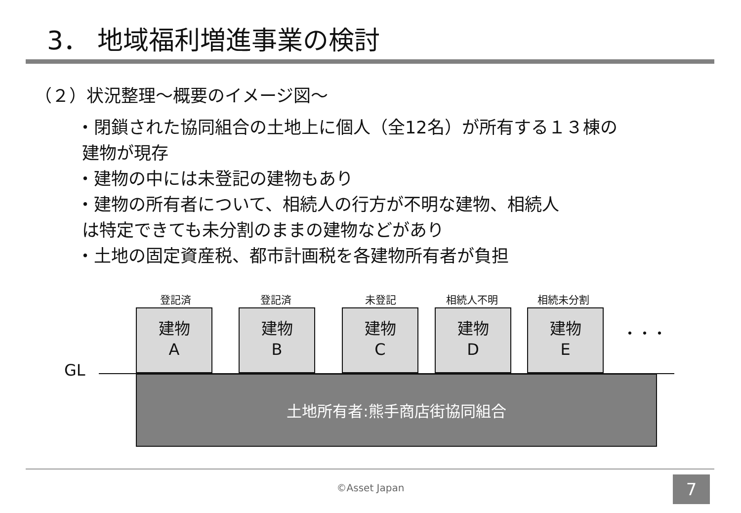3． 地域福利増進事業の検討
（２）状況整理～概要のイメージ図～
・閉鎖された協同組合の土地上に個人（全12名）が所有する１３棟の
建物が現存
・建物の中には未登記の建物もあり
・建物の所有者について、相続人の行方が不明な建物、相続人
は特定できても未分割のままの建物などがあり
・土地の固定資産税、都市計画税を各建物所有者が負担
登記済
建物
A
登記済
建物
B
未登記
建物
C
相続人不明
建物
D
相続未分割
建物
E
・・・
GL
土地所有者:熊手商店街協同組合
©Asset Japan 7